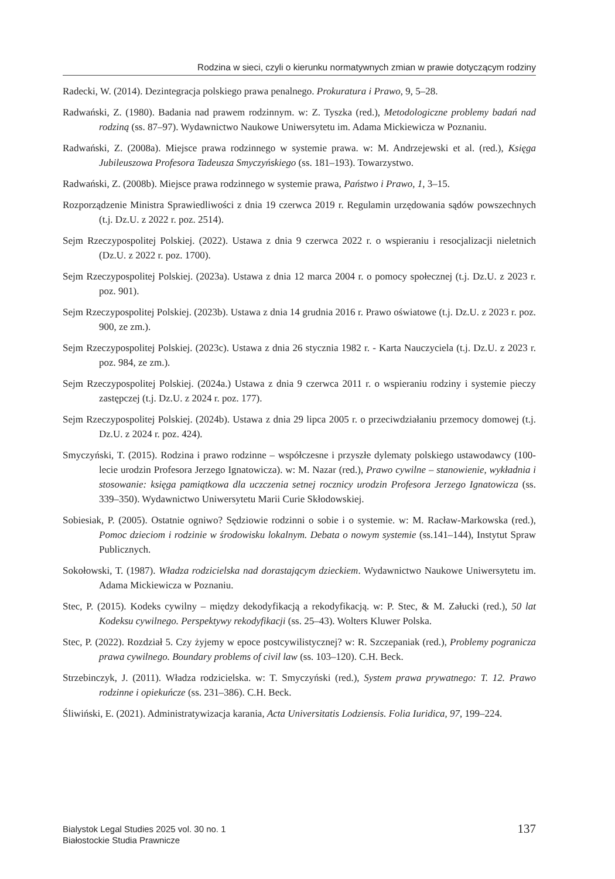Rodzina w sieci, czyli o kierunku normatywnych zmian w prawie dotyczącym rodziny
Radecki, W. (2014). Dezintegracja polskiego prawa penalnego. Prokuratura i Prawo, 9, 5–28.
Radwański, Z. (1980). Badania nad prawem rodzinnym. w: Z. Tyszka (red.), Metodologiczne problemy badań nad rodziną (ss. 87–97). Wydawnictwo Naukowe Uniwersytetu im. Adama Mickiewicza w Poznaniu.
Radwański, Z. (2008a). Miejsce prawa rodzinnego w systemie prawa. w: M. Andrzejewski et al. (red.), Księga Jubileuszowa Profesora Tadeusza Smyczyńskiego (ss. 181–193). Towarzystwo.
Radwański, Z. (2008b). Miejsce prawa rodzinnego w systemie prawa, Państwo i Prawo, 1, 3–15.
Rozporządzenie Ministra Sprawiedliwości z dnia 19 czerwca 2019 r. Regulamin urzędowania sądów powszechnych (t.j. Dz.U. z 2022 r. poz. 2514).
Sejm Rzeczypospolitej Polskiej. (2022). Ustawa z dnia 9 czerwca 2022 r. o wspieraniu i resocjalizacji nieletnich (Dz.U. z 2022 r. poz. 1700).
Sejm Rzeczypospolitej Polskiej. (2023a). Ustawa z dnia 12 marca 2004 r. o pomocy społecznej (t.j. Dz.U. z 2023 r. poz. 901).
Sejm Rzeczypospolitej Polskiej. (2023b). Ustawa z dnia 14 grudnia 2016 r. Prawo oświatowe (t.j. Dz.U. z 2023 r. poz. 900, ze zm.).
Sejm Rzeczypospolitej Polskiej. (2023c). Ustawa z dnia 26 stycznia 1982 r. - Karta Nauczyciela (t.j. Dz.U. z 2023 r. poz. 984, ze zm.).
Sejm Rzeczypospolitej Polskiej. (2024a.) Ustawa z dnia 9 czerwca 2011 r. o wspieraniu rodziny i systemie pieczy zastępczej (t.j. Dz.U. z 2024 r. poz. 177).
Sejm Rzeczypospolitej Polskiej. (2024b). Ustawa z dnia 29 lipca 2005 r. o przeciwdziałaniu przemocy domowej (t.j. Dz.U. z 2024 r. poz. 424).
Smyczyński, T. (2015). Rodzina i prawo rodzinne – współczesne i przyszłe dylematy polskiego ustawodawcy (100-lecie urodzin Profesora Jerzego Ignatowicza). w: M. Nazar (red.), Prawo cywilne – stanowienie, wykładnia i stosowanie: księga pamiątkowa dla uczczenia setnej rocznicy urodzin Profesora Jerzego Ignatowicza (ss. 339–350). Wydawnictwo Uniwersytetu Marii Curie Skłodowskiej.
Sobiesiak, P. (2005). Ostatnie ogniwo? Sędziowie rodzinni o sobie i o systemie. w: M. Racław-Markowska (red.), Pomoc dzieciom i rodzinie w środowisku lokalnym. Debata o nowym systemie (ss.141–144), Instytut Spraw Publicznych.
Sokołowski, T. (1987). Władza rodzicielska nad dorastającym dzieckiem. Wydawnictwo Naukowe Uniwersytetu im. Adama Mickiewicza w Poznaniu.
Stec, P. (2015). Kodeks cywilny – między dekodyfikacją a rekodyfikacją. w: P. Stec, & M. Załucki (red.), 50 lat Kodeksu cywilnego. Perspektywy rekodyfikacji (ss. 25–43). Wolters Kluwer Polska.
Stec, P. (2022). Rozdział 5. Czy żyjemy w epoce postcywilistycznej? w: R. Szczepaniak (red.), Problemy pogranicza prawa cywilnego. Boundary problems of civil law (ss. 103–120). C.H. Beck.
Strzebinczyk, J. (2011). Władza rodzicielska. w: T. Smyczyński (red.), System prawa prywatnego: T. 12. Prawo rodzinne i opiekuńcze (ss. 231–386). C.H. Beck.
Śliwiński, E. (2021). Administratywizacja karania, Acta Universitatis Lodziensis. Folia Iuridica, 97, 199–224.
Bialystok Legal Studies 2025 vol. 30 no. 1
Białostockie Studia Prawnicze
137